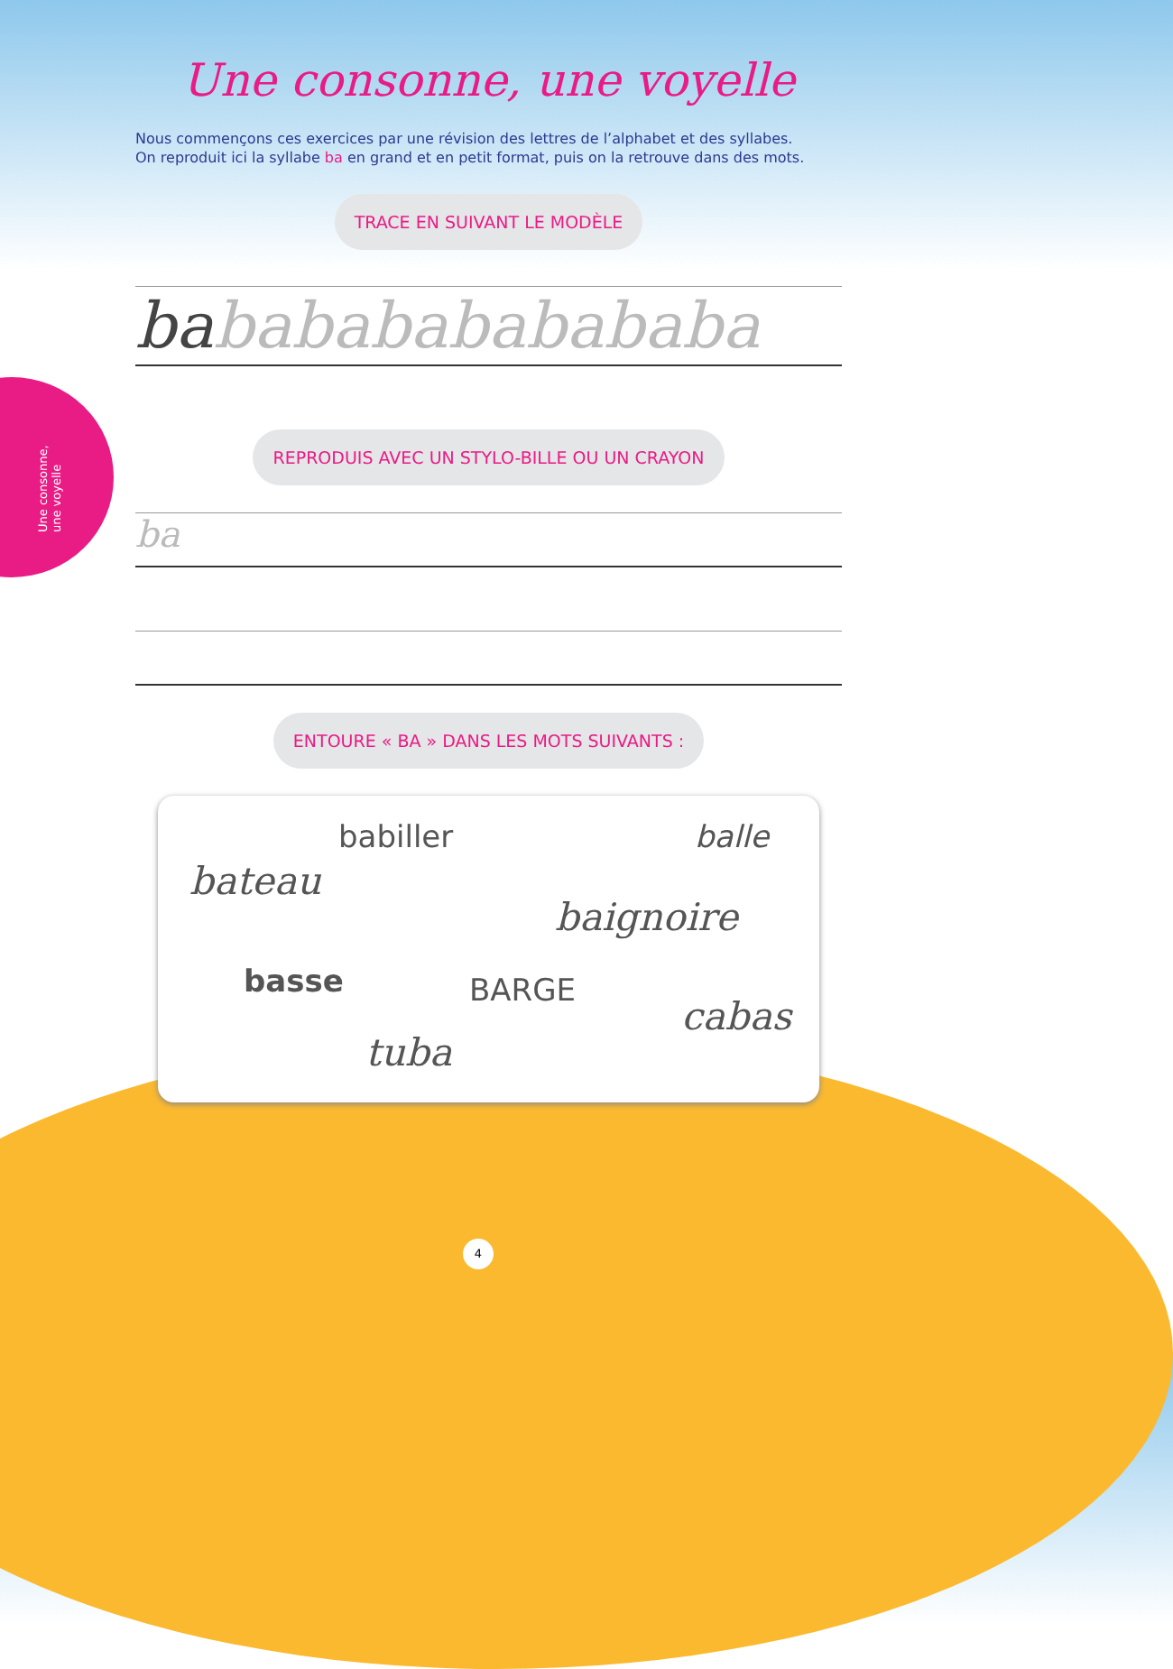Une consonne, une voyelle
Une consonne, une voyelle
Nous commençons ces exercices par une révision des lettres de l’alphabet et des syllabes.
On reproduit ici la syllabe ba en grand et en petit format, puis on la retrouve dans des mots.
TRACE EN SUIVANT LE MODÈLE
babababababababa
REPRODUIS AVEC UN STYLO-BILLE OU UN CRAYON
ba
ENTOURE « BA » DANS LES MOTS SUIVANTS :
babiller balle
bateau
baignoire
basse BARGE
cabas
tuba
4